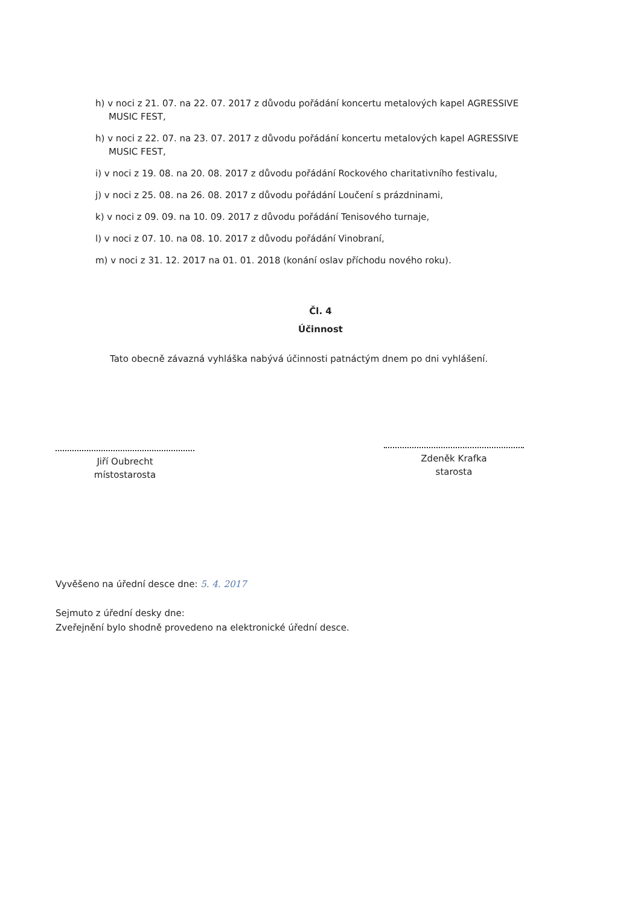h) v noci z 21. 07. na 22. 07. 2017 z důvodu pořádání koncertu metalových kapel AGRESSIVE
MUSIC FEST,
h) v noci z 22. 07. na 23. 07. 2017 z důvodu pořádání koncertu metalových kapel AGRESSIVE
MUSIC FEST,
i) v noci z 19. 08. na 20. 08. 2017 z důvodu pořádání Rockového charitativního festivalu,
j) v noci z 25. 08. na 26. 08. 2017 z důvodu pořádání Loučení s prázdninami,
k) v noci z 09. 09. na 10. 09. 2017 z důvodu pořádání Tenisového turnaje,
l) v noci z 07. 10. na 08. 10. 2017 z důvodu pořádání Vinobraní,
m) v noci z 31. 12. 2017 na 01. 01. 2018 (konání oslav příchodu nového roku).
Čl. 4
Účinnost
Tato obecně závazná vyhláška nabývá účinnosti patnáctým dnem po dni vyhlášení.
Jiří Oubrecht
místostarosta
Zdeněk Krafka
starosta
Vyvěšeno na úřední desce dne: 5. 4. 2017
Sejmuto z úřední desky dne:
Zveřejnění bylo shodně provedeno na elektronické úřední desce.